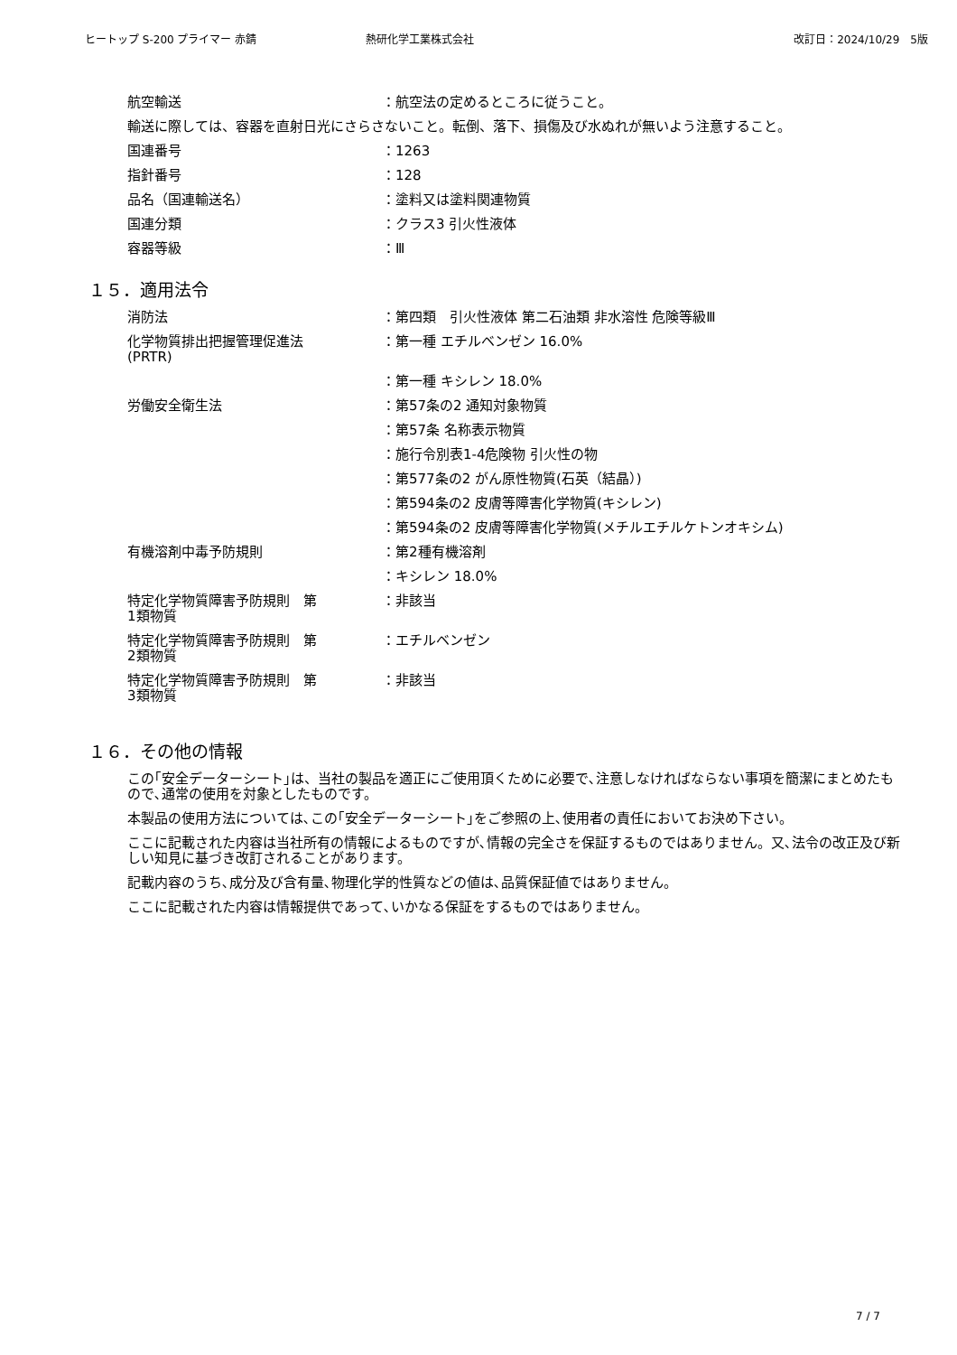ヒートップ S-200 プライマー 赤錆 熱研化学工業株式会社 改訂日：2024/10/29　5版
航空輸送 ：航空法の定めるところに従うこと。
輸送に際しては、容器を直射日光にさらさないこと。転倒、落下、損傷及び水ぬれが無いよう注意すること。
国連番号 ：1263
指針番号 ：128
品名（国連輸送名） ：塗料又は塗料関連物質
国連分類 ：クラス3 引火性液体
容器等級 ：Ⅲ
１５．適用法令
消防法 ：第四類　引火性液体 第二石油類 非水溶性 危険等級Ⅲ
化学物質排出把握管理促進法
(PRTR)
：第一種 エチルベンゼン 16.0%
：第一種 キシレン 18.0%
労働安全衛生法 ：第57条の2 通知対象物質
：第57条 名称表示物質
：施行令別表1-4危険物 引火性の物
：第577条の2 がん原性物質(石英（結晶）)
：第594条の2 皮膚等障害化学物質(キシレン)
：第594条の2 皮膚等障害化学物質(メチルエチルケトンオキシム)
有機溶剤中毒予防規則 ：第2種有機溶剤
：キシレン 18.0%
特定化学物質障害予防規則　第
1類物質
：非該当
特定化学物質障害予防規則　第
2類物質
：エチルベンゼン
特定化学物質障害予防規則　第
3類物質
：非該当
１６．その他の情報
この｢安全データーシート｣は、当社の製品を適正にご使用頂くために必要で､注意しなければならない事項を簡潔にまとめたもので､通常の使用を対象としたものです。
本製品の使用方法については､この｢安全データーシート｣をご参照の上､使用者の責任においてお決め下さい。
ここに記載された内容は当社所有の情報によるものですが､情報の完全さを保証するものではありません。又､法令の改正及び新しい知見に基づき改訂されることがあります。
記載内容のうち､成分及び含有量､物理化学的性質などの値は､品質保証値ではありません。
ここに記載された内容は情報提供であって､いかなる保証をするものではありません。
7 / 7